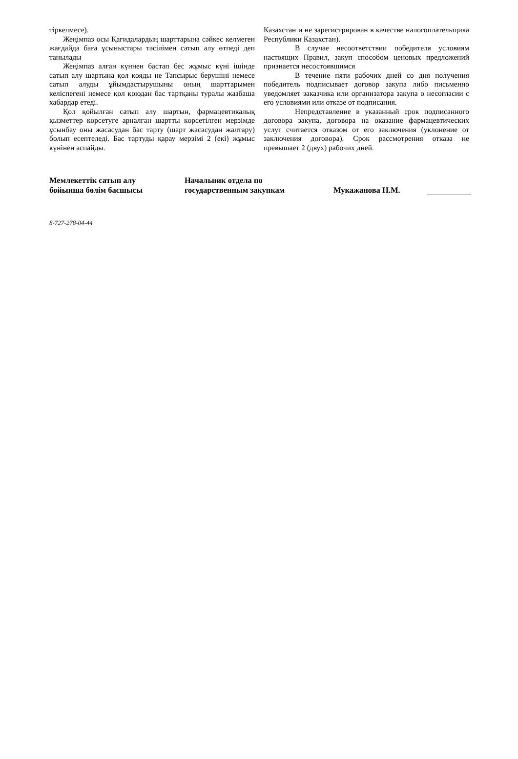тіркелмесе).
Жеңімпаз осы Қағидалардың шарттарына сәйкес келмеген жағдайда баға ұсыныстары тәсілімен сатып алу өтпеді деп танылады
Жеңімпаз алған күннен бастап бес жұмыс күні ішінде сатып алу шартына қол қояды не Тапсырыс берушіні немесе сатып алуды ұйымдастырушыны оның шарттарымен келіспегені немесе қол қоюдан бас тартқаны туралы жазбаша хабардар етеді.
Қол қойылған сатып алу шартын, фармацевтикалық қызметтер көрсетуге арналған шартты көрсетілген мерзімде ұсынбау оны жасасудан бас тарту (шарт жасасудан жалтару) болып есептеледі. Бас тартуды қарау мерзімі 2 (екі) жұмыс күнінен аспайды.
Казахстан и не зарегистрирован в качестве налогоплательщика Республики Казахстан).
В случае несоответствии победителя условиям настоящих Правил, закуп способом ценовых предложений признается несостоявшимся
В течение пяти рабочих дней со дня получения победитель подписывает договор закупа либо письменно уведомляет заказчика или организатора закупа о несогласии с его условиями или отказе от подписания.
Непредставление в указанный срок подписанного договора закупа, договора на оказание фармацевтических услуг считается отказом от его заключения (уклонение от заключения договора). Срок рассмотрения отказа не превышает 2 (двух) рабочих дней.
Мемлекеттік сатып алу
бойынша бөлім басшысы
Начальник отдела по
государственным закупкам
Мукажанова Н.М.
8-727-278-04-44